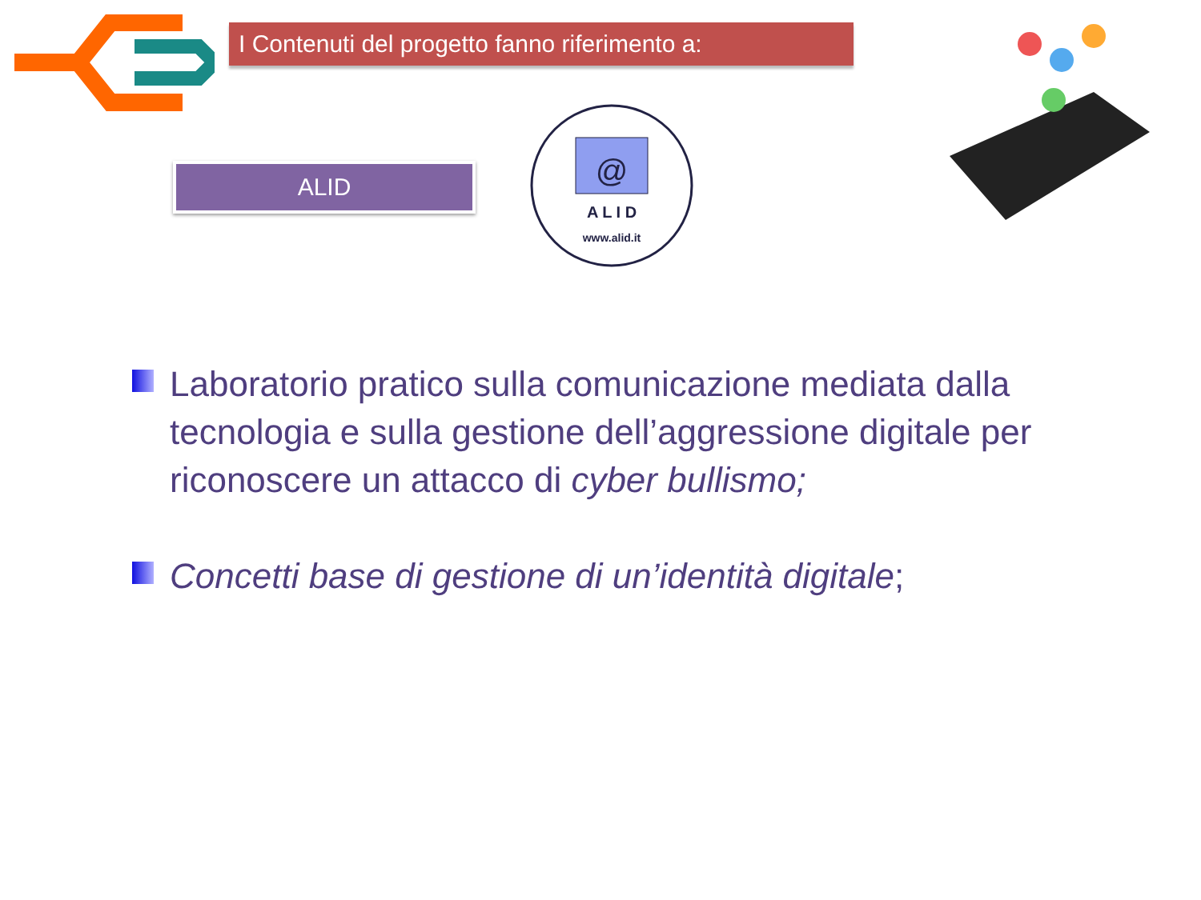I Contenuti del progetto fanno riferimento a:
ALID
@
A L I D
www.alid.it
Laboratorio pratico sulla comunicazione mediata dalla tecnologia e sulla gestione dell’aggressione digitale per riconoscere un attacco di cyber bullismo;
Concetti base di gestione di un’identità digitale;